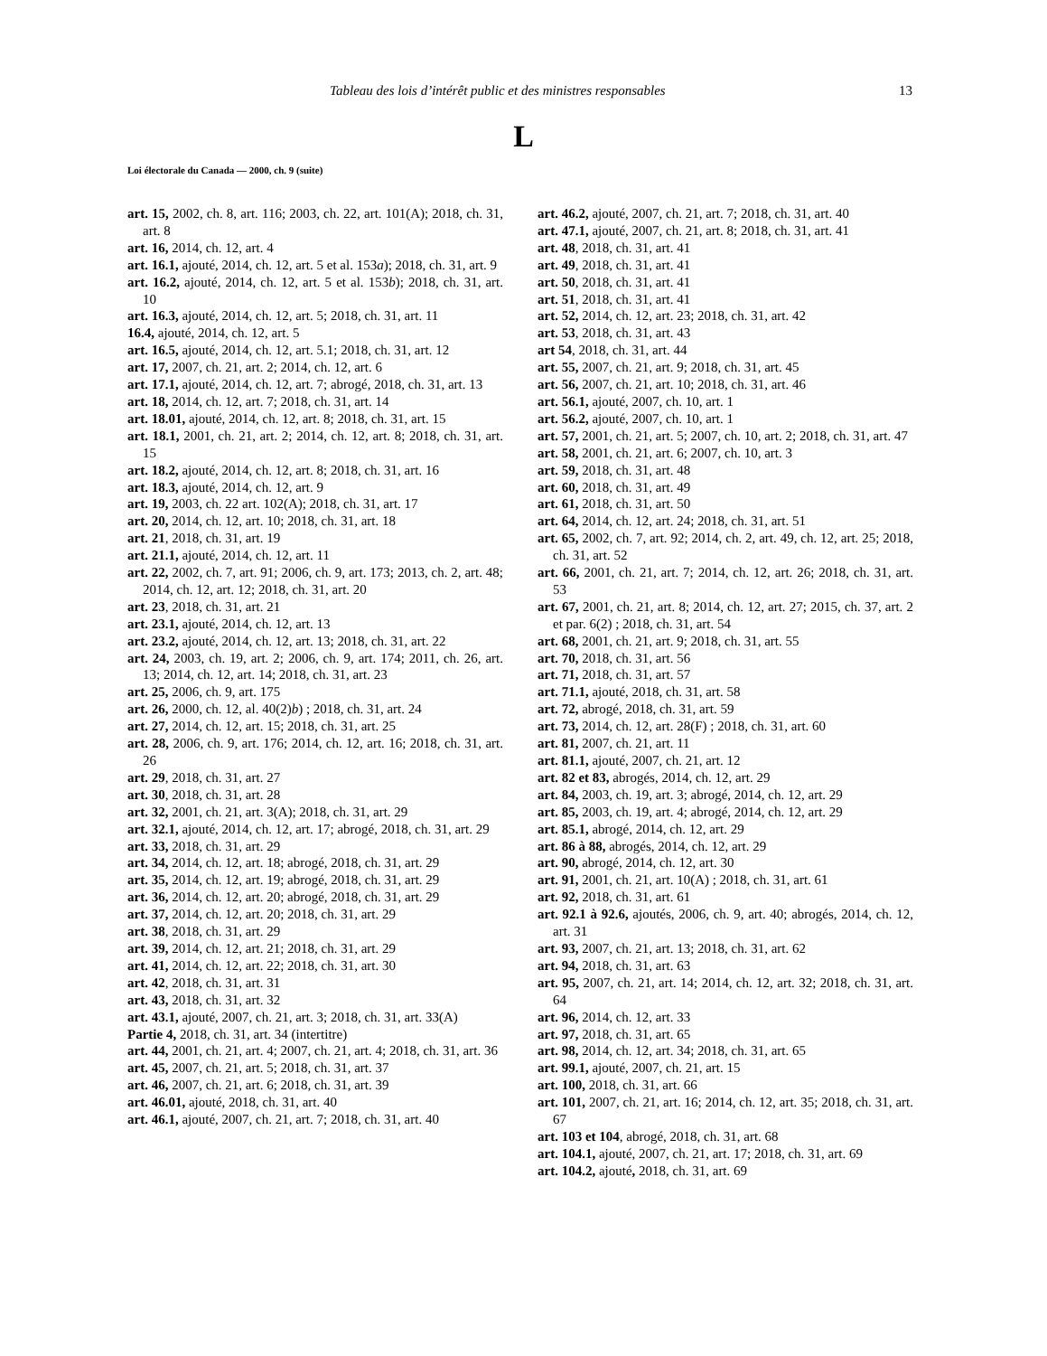Tableau des lois d’intérêt public et des ministres responsables 13
L
Loi électorale du Canada — 2000, ch. 9 (suite)
art. 15, 2002, ch. 8, art. 116; 2003, ch. 22, art. 101(A); 2018, ch. 31, art. 8
art. 16, 2014, ch. 12, art. 4
art. 16.1, ajouté, 2014, ch. 12, art. 5 et al. 153a); 2018, ch. 31, art. 9
art. 16.2, ajouté, 2014, ch. 12, art. 5 et al. 153b); 2018, ch. 31, art. 10
art. 16.3, ajouté, 2014, ch. 12, art. 5; 2018, ch. 31, art. 11
16.4, ajouté, 2014, ch. 12, art. 5
art. 16.5, ajouté, 2014, ch. 12, art. 5.1; 2018, ch. 31, art. 12
art. 17, 2007, ch. 21, art. 2; 2014, ch. 12, art. 6
art. 17.1, ajouté, 2014, ch. 12, art. 7; abrogé, 2018, ch. 31, art. 13
art. 18, 2014, ch. 12, art. 7; 2018, ch. 31, art. 14
art. 18.01, ajouté, 2014, ch. 12, art. 8; 2018, ch. 31, art. 15
art. 18.1, 2001, ch. 21, art. 2; 2014, ch. 12, art. 8; 2018, ch. 31, art. 15
art. 18.2, ajouté, 2014, ch. 12, art. 8; 2018, ch. 31, art. 16
art. 18.3, ajouté, 2014, ch. 12, art. 9
art. 19, 2003, ch. 22 art. 102(A); 2018, ch. 31, art. 17
art. 20, 2014, ch. 12, art. 10; 2018, ch. 31, art. 18
art. 21, 2018, ch. 31, art. 19
art. 21.1, ajouté, 2014, ch. 12, art. 11
art. 22, 2002, ch. 7, art. 91; 2006, ch. 9, art. 173; 2013, ch. 2, art. 48; 2014, ch. 12, art. 12; 2018, ch. 31, art. 20
art. 23, 2018, ch. 31, art. 21
art. 23.1, ajouté, 2014, ch. 12, art. 13
art. 23.2, ajouté, 2014, ch. 12, art. 13; 2018, ch. 31, art. 22
art. 24, 2003, ch. 19, art. 2; 2006, ch. 9, art. 174; 2011, ch. 26, art. 13; 2014, ch. 12, art. 14; 2018, ch. 31, art. 23
art. 25, 2006, ch. 9, art. 175
art. 26, 2000, ch. 12, al. 40(2)b) ; 2018, ch. 31, art. 24
art. 27, 2014, ch. 12, art. 15; 2018, ch. 31, art. 25
art. 28, 2006, ch. 9, art. 176; 2014, ch. 12, art. 16; 2018, ch. 31, art. 26
art. 29, 2018, ch. 31, art. 27
art. 30, 2018, ch. 31, art. 28
art. 32, 2001, ch. 21, art. 3(A); 2018, ch. 31, art. 29
art. 32.1, ajouté, 2014, ch. 12, art. 17; abrogé, 2018, ch. 31, art. 29
art. 33, 2018, ch. 31, art. 29
art. 34, 2014, ch. 12, art. 18; abrogé, 2018, ch. 31, art. 29
art. 35, 2014, ch. 12, art. 19; abrogé, 2018, ch. 31, art. 29
art. 36, 2014, ch. 12, art. 20; abrogé, 2018, ch. 31, art. 29
art. 37, 2014, ch. 12, art. 20; 2018, ch. 31, art. 29
art. 38, 2018, ch. 31, art. 29
art. 39, 2014, ch. 12, art. 21; 2018, ch. 31, art. 29
art. 41, 2014, ch. 12, art. 22; 2018, ch. 31, art. 30
art. 42, 2018, ch. 31, art. 31
art. 43, 2018, ch. 31, art. 32
art. 43.1, ajouté, 2007, ch. 21, art. 3; 2018, ch. 31, art. 33(A)
Partie 4, 2018, ch. 31, art. 34 (intertitre)
art. 44, 2001, ch. 21, art. 4; 2007, ch. 21, art. 4; 2018, ch. 31, art. 36
art. 45, 2007, ch. 21, art. 5; 2018, ch. 31, art. 37
art. 46, 2007, ch. 21, art. 6; 2018, ch. 31, art. 39
art. 46.01, ajouté, 2018, ch. 31, art. 40
art. 46.1, ajouté, 2007, ch. 21, art. 7; 2018, ch. 31, art. 40
art. 46.2, ajouté, 2007, ch. 21, art. 7; 2018, ch. 31, art. 40
art. 47.1, ajouté, 2007, ch. 21, art. 8; 2018, ch. 31, art. 41
art. 48, 2018, ch. 31, art. 41
art. 49, 2018, ch. 31, art. 41
art. 50, 2018, ch. 31, art. 41
art. 51, 2018, ch. 31, art. 41
art. 52, 2014, ch. 12, art. 23; 2018, ch. 31, art. 42
art. 53, 2018, ch. 31, art. 43
art 54, 2018, ch. 31, art. 44
art. 55, 2007, ch. 21, art. 9; 2018, ch. 31, art. 45
art. 56, 2007, ch. 21, art. 10; 2018, ch. 31, art. 46
art. 56.1, ajouté, 2007, ch. 10, art. 1
art. 56.2, ajouté, 2007, ch. 10, art. 1
art. 57, 2001, ch. 21, art. 5; 2007, ch. 10, art. 2; 2018, ch. 31, art. 47
art. 58, 2001, ch. 21, art. 6; 2007, ch. 10, art. 3
art. 59, 2018, ch. 31, art. 48
art. 60, 2018, ch. 31, art. 49
art. 61, 2018, ch. 31, art. 50
art. 64, 2014, ch. 12, art. 24; 2018, ch. 31, art. 51
art. 65, 2002, ch. 7, art. 92; 2014, ch. 2, art. 49, ch. 12, art. 25; 2018, ch. 31, art. 52
art. 66, 2001, ch. 21, art. 7; 2014, ch. 12, art. 26; 2018, ch. 31, art. 53
art. 67, 2001, ch. 21, art. 8; 2014, ch. 12, art. 27; 2015, ch. 37, art. 2 et par. 6(2) ; 2018, ch. 31, art. 54
art. 68, 2001, ch. 21, art. 9; 2018, ch. 31, art. 55
art. 70, 2018, ch. 31, art. 56
art. 71, 2018, ch. 31, art. 57
art. 71.1, ajouté, 2018, ch. 31, art. 58
art. 72, abrogé, 2018, ch. 31, art. 59
art. 73, 2014, ch. 12, art. 28(F) ; 2018, ch. 31, art. 60
art. 81, 2007, ch. 21, art. 11
art. 81.1, ajouté, 2007, ch. 21, art. 12
art. 82 et 83, abrogés, 2014, ch. 12, art. 29
art. 84, 2003, ch. 19, art. 3; abrogé, 2014, ch. 12, art. 29
art. 85, 2003, ch. 19, art. 4; abrogé, 2014, ch. 12, art. 29
art. 85.1, abrogé, 2014, ch. 12, art. 29
art. 86 à 88, abrogés, 2014, ch. 12, art. 29
art. 90, abrogé, 2014, ch. 12, art. 30
art. 91, 2001, ch. 21, art. 10(A) ; 2018, ch. 31, art. 61
art. 92, 2018, ch. 31, art. 61
art. 92.1 à 92.6, ajoutés, 2006, ch. 9, art. 40; abrogés, 2014, ch. 12, art. 31
art. 93, 2007, ch. 21, art. 13; 2018, ch. 31, art. 62
art. 94, 2018, ch. 31, art. 63
art. 95, 2007, ch. 21, art. 14; 2014, ch. 12, art. 32; 2018, ch. 31, art. 64
art. 96, 2014, ch. 12, art. 33
art. 97, 2018, ch. 31, art. 65
art. 98, 2014, ch. 12, art. 34; 2018, ch. 31, art. 65
art. 99.1, ajouté, 2007, ch. 21, art. 15
art. 100, 2018, ch. 31, art. 66
art. 101, 2007, ch. 21, art. 16; 2014, ch. 12, art. 35; 2018, ch. 31, art. 67
art. 103 et 104, abrogé, 2018, ch. 31, art. 68
art. 104.1, ajouté, 2007, ch. 21, art. 17; 2018, ch. 31, art. 69
art. 104.2, ajouté, 2018, ch. 31, art. 69